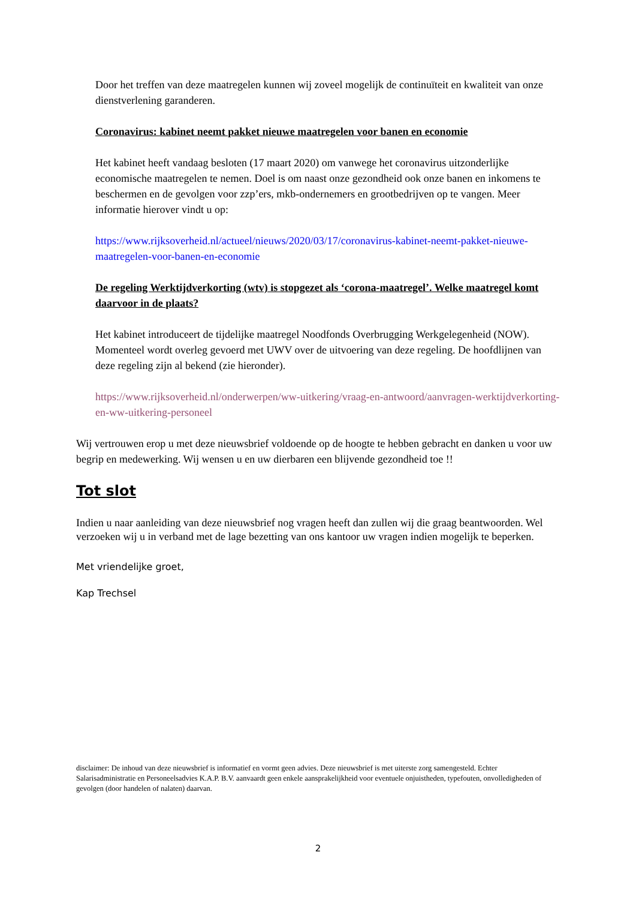Door het treffen van deze maatregelen kunnen wij zoveel mogelijk de continuïteit en kwaliteit van onze dienstverlening garanderen.
Coronavirus: kabinet neemt pakket nieuwe maatregelen voor banen en economie
Het kabinet heeft vandaag besloten (17 maart 2020) om vanwege het coronavirus uitzonderlijke economische maatregelen te nemen. Doel is om naast onze gezondheid ook onze banen en inkomens te beschermen en de gevolgen voor zzp’ers, mkb-ondernemers en grootbedrijven op te vangen. Meer informatie hierover vindt u op:
https://www.rijksoverheid.nl/actueel/nieuws/2020/03/17/coronavirus-kabinet-neemt-pakket-nieuwe-maatregelen-voor-banen-en-economie
De regeling Werktijdverkorting (wtv) is stopgezet als ‘corona-maatregel’. Welke maatregel komt daarvoor in de plaats?
Het kabinet introduceert de tijdelijke maatregel Noodfonds Overbrugging Werkgelegenheid (NOW). Momenteel wordt overleg gevoerd met UWV over de uitvoering van deze regeling. De hoofdlijnen van deze regeling zijn al bekend (zie hieronder).
https://www.rijksoverheid.nl/onderwerpen/ww-uitkering/vraag-en-antwoord/aanvragen-werktijdverkorting-en-ww-uitkering-personeel
Wij vertrouwen erop u met deze nieuwsbrief voldoende op de hoogte te hebben gebracht en danken u voor uw begrip en medewerking. Wij wensen u en uw dierbaren een blijvende gezondheid toe !!
Tot slot
Indien u naar aanleiding van deze nieuwsbrief nog vragen heeft dan zullen wij die graag beantwoorden. Wel verzoeken wij u in verband met de lage bezetting van ons kantoor uw vragen indien mogelijk te beperken.
Met vriendelijke groet,
Kap Trechsel
disclaimer: De inhoud van deze nieuwsbrief is informatief en vormt geen advies. Deze nieuwsbrief is met uiterste zorg samengesteld. Echter Salarisadministratie en Personeelsadvies K.A.P. B.V. aanvaardt geen enkele aansprakelijkheid voor eventuele onjuistheden, typefouten, onvolledigheden of gevolgen (door handelen of nalaten) daarvan.
2